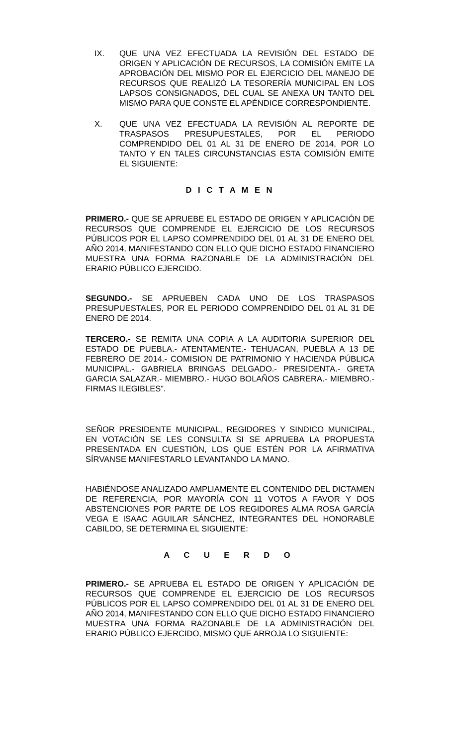IX. QUE UNA VEZ EFECTUADA LA REVISIÓN DEL ESTADO DE ORIGEN Y APLICACIÓN DE RECURSOS, LA COMISIÓN EMITE LA APROBACIÓN DEL MISMO POR EL EJERCICIO DEL MANEJO DE RECURSOS QUE REALIZÓ LA TESORERÍA MUNICIPAL EN LOS LAPSOS CONSIGNADOS, DEL CUAL SE ANEXA UN TANTO DEL MISMO PARA QUE CONSTE EL APÉNDICE CORRESPONDIENTE.
X. QUE UNA VEZ EFECTUADA LA REVISIÓN AL REPORTE DE TRASPASOS PRESUPUESTALES, POR EL PERIODO COMPRENDIDO DEL 01 AL 31 DE ENERO DE 2014, POR LO TANTO Y EN TALES CIRCUNSTANCIAS ESTA COMISIÓN EMITE EL SIGUIENTE:
D I C T A M E N
PRIMERO.- QUE SE APRUEBE EL ESTADO DE ORIGEN Y APLICACIÓN DE RECURSOS QUE COMPRENDE EL EJERCICIO DE LOS RECURSOS PÚBLICOS POR EL LAPSO COMPRENDIDO DEL 01 AL 31 DE ENERO DEL AÑO 2014, MANIFESTANDO CON ELLO QUE DICHO ESTADO FINANCIERO MUESTRA UNA FORMA RAZONABLE DE LA ADMINISTRACIÓN DEL ERARIO PÚBLICO EJERCIDO.
SEGUNDO.- SE APRUEBEN CADA UNO DE LOS TRASPASOS PRESUPUESTALES, POR EL PERIODO COMPRENDIDO DEL 01 AL 31 DE ENERO DE 2014.
TERCERO.- SE REMITA UNA COPIA A LA AUDITORIA SUPERIOR DEL ESTADO DE PUEBLA.- ATENTAMENTE.- TEHUACAN, PUEBLA A 13 DE FEBRERO DE 2014.- COMISION DE PATRIMONIO Y HACIENDA PÚBLICA MUNICIPAL.- GABRIELA BRINGAS DELGADO.- PRESIDENTA.- GRETA GARCIA SALAZAR.- MIEMBRO.- HUGO BOLAÑOS CABRERA.- MIEMBRO.- FIRMAS ILEGIBLES”.
SEÑOR PRESIDENTE MUNICIPAL, REGIDORES Y SINDICO MUNICIPAL, EN VOTACIÓN SE LES CONSULTA SI SE APRUEBA LA PROPUESTA PRESENTADA EN CUESTIÓN, LOS QUE ESTÉN POR LA AFIRMATIVA SÍRVANSE MANIFESTARLO LEVANTANDO LA MANO.
HABIÉNDOSE ANALIZADO AMPLIAMENTE EL CONTENIDO DEL DICTAMEN DE REFERENCIA, POR MAYORÍA CON 11 VOTOS A FAVOR Y DOS ABSTENCIONES POR PARTE DE LOS REGIDORES ALMA ROSA GARCÍA VEGA E ISAAC AGUILAR SÁNCHEZ, INTEGRANTES DEL HONORABLE CABILDO, SE DETERMINA EL SIGUIENTE:
A C U E R D O
PRIMERO.- SE APRUEBA EL ESTADO DE ORIGEN Y APLICACIÓN DE RECURSOS QUE COMPRENDE EL EJERCICIO DE LOS RECURSOS PÚBLICOS POR EL LAPSO COMPRENDIDO DEL 01 AL 31 DE ENERO DEL AÑO 2014, MANIFESTANDO CON ELLO QUE DICHO ESTADO FINANCIERO MUESTRA UNA FORMA RAZONABLE DE LA ADMINISTRACIÓN DEL ERARIO PÚBLICO EJERCIDO, MISMO QUE ARROJA LO SIGUIENTE: